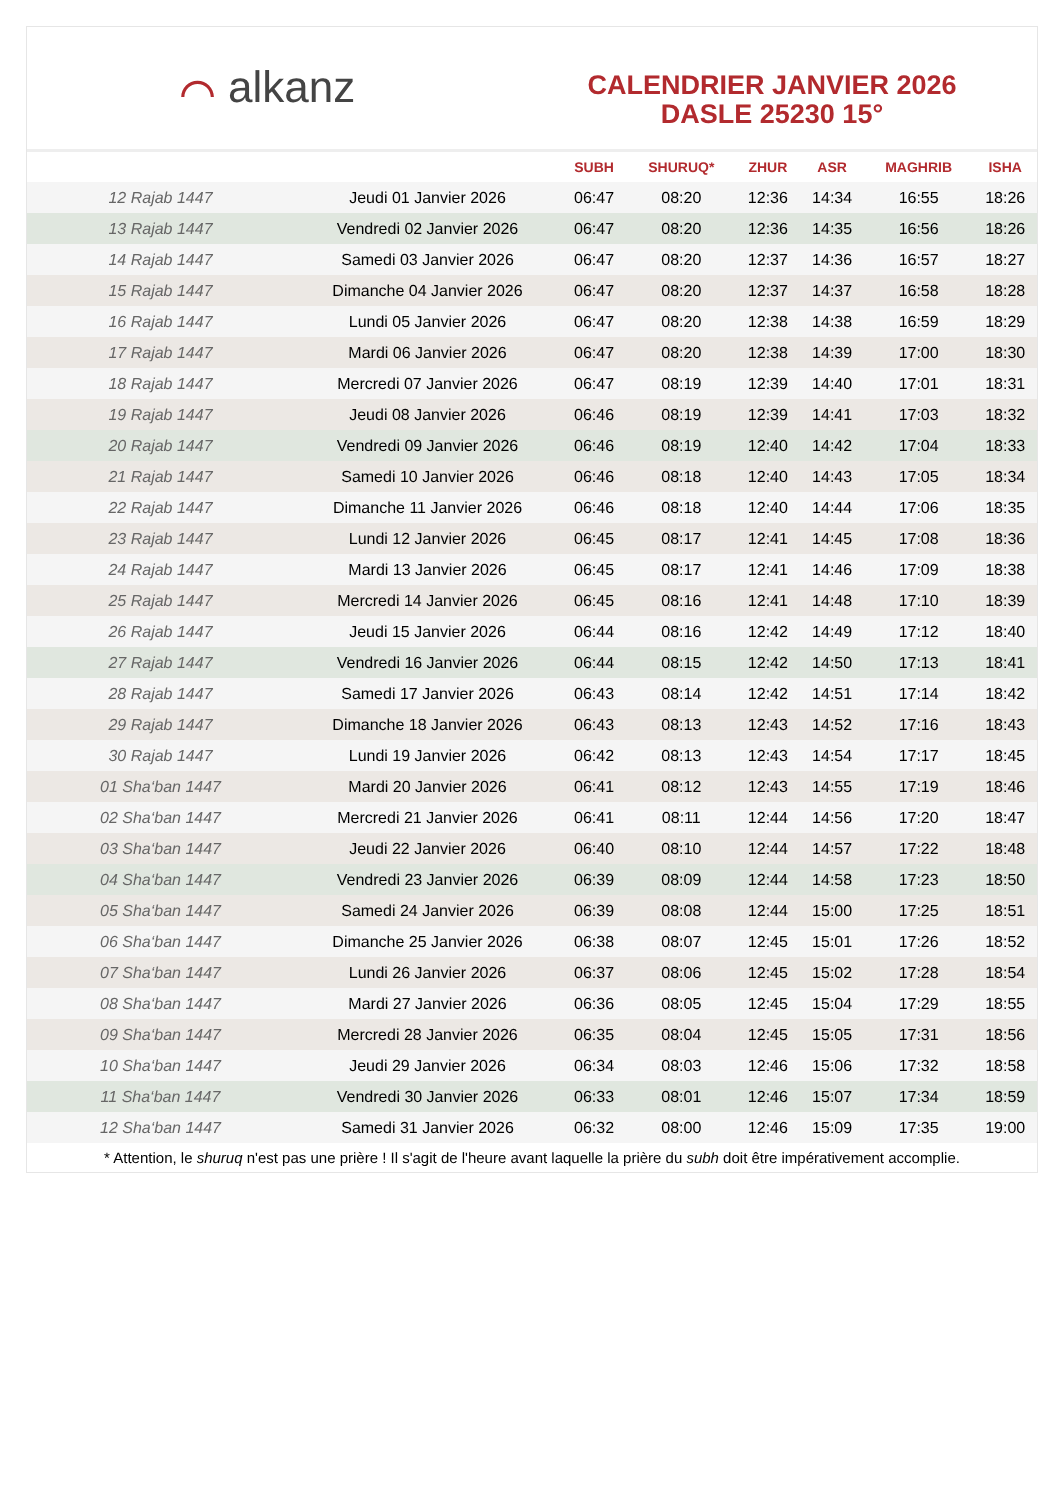⌒ alkanz
CALENDRIER JANVIER 2026
DASLE 25230 15°
| | | SUBH | SHURUQ* | ZHUR | ASR | MAGHRIB | ISHA |
| --- | --- | --- | --- | --- | --- | --- | --- |
| 12 Rajab 1447 | Jeudi 01 Janvier 2026 | 06:47 | 08:20 | 12:36 | 14:34 | 16:55 | 18:26 |
| 13 Rajab 1447 | Vendredi 02 Janvier 2026 | 06:47 | 08:20 | 12:36 | 14:35 | 16:56 | 18:26 |
| 14 Rajab 1447 | Samedi 03 Janvier 2026 | 06:47 | 08:20 | 12:37 | 14:36 | 16:57 | 18:27 |
| 15 Rajab 1447 | Dimanche 04 Janvier 2026 | 06:47 | 08:20 | 12:37 | 14:37 | 16:58 | 18:28 |
| 16 Rajab 1447 | Lundi 05 Janvier 2026 | 06:47 | 08:20 | 12:38 | 14:38 | 16:59 | 18:29 |
| 17 Rajab 1447 | Mardi 06 Janvier 2026 | 06:47 | 08:20 | 12:38 | 14:39 | 17:00 | 18:30 |
| 18 Rajab 1447 | Mercredi 07 Janvier 2026 | 06:47 | 08:19 | 12:39 | 14:40 | 17:01 | 18:31 |
| 19 Rajab 1447 | Jeudi 08 Janvier 2026 | 06:46 | 08:19 | 12:39 | 14:41 | 17:03 | 18:32 |
| 20 Rajab 1447 | Vendredi 09 Janvier 2026 | 06:46 | 08:19 | 12:40 | 14:42 | 17:04 | 18:33 |
| 21 Rajab 1447 | Samedi 10 Janvier 2026 | 06:46 | 08:18 | 12:40 | 14:43 | 17:05 | 18:34 |
| 22 Rajab 1447 | Dimanche 11 Janvier 2026 | 06:46 | 08:18 | 12:40 | 14:44 | 17:06 | 18:35 |
| 23 Rajab 1447 | Lundi 12 Janvier 2026 | 06:45 | 08:17 | 12:41 | 14:45 | 17:08 | 18:36 |
| 24 Rajab 1447 | Mardi 13 Janvier 2026 | 06:45 | 08:17 | 12:41 | 14:46 | 17:09 | 18:38 |
| 25 Rajab 1447 | Mercredi 14 Janvier 2026 | 06:45 | 08:16 | 12:41 | 14:48 | 17:10 | 18:39 |
| 26 Rajab 1447 | Jeudi 15 Janvier 2026 | 06:44 | 08:16 | 12:42 | 14:49 | 17:12 | 18:40 |
| 27 Rajab 1447 | Vendredi 16 Janvier 2026 | 06:44 | 08:15 | 12:42 | 14:50 | 17:13 | 18:41 |
| 28 Rajab 1447 | Samedi 17 Janvier 2026 | 06:43 | 08:14 | 12:42 | 14:51 | 17:14 | 18:42 |
| 29 Rajab 1447 | Dimanche 18 Janvier 2026 | 06:43 | 08:13 | 12:43 | 14:52 | 17:16 | 18:43 |
| 30 Rajab 1447 | Lundi 19 Janvier 2026 | 06:42 | 08:13 | 12:43 | 14:54 | 17:17 | 18:45 |
| 01 Sha‘ban 1447 | Mardi 20 Janvier 2026 | 06:41 | 08:12 | 12:43 | 14:55 | 17:19 | 18:46 |
| 02 Sha‘ban 1447 | Mercredi 21 Janvier 2026 | 06:41 | 08:11 | 12:44 | 14:56 | 17:20 | 18:47 |
| 03 Sha‘ban 1447 | Jeudi 22 Janvier 2026 | 06:40 | 08:10 | 12:44 | 14:57 | 17:22 | 18:48 |
| 04 Sha‘ban 1447 | Vendredi 23 Janvier 2026 | 06:39 | 08:09 | 12:44 | 14:58 | 17:23 | 18:50 |
| 05 Sha‘ban 1447 | Samedi 24 Janvier 2026 | 06:39 | 08:08 | 12:44 | 15:00 | 17:25 | 18:51 |
| 06 Sha‘ban 1447 | Dimanche 25 Janvier 2026 | 06:38 | 08:07 | 12:45 | 15:01 | 17:26 | 18:52 |
| 07 Sha‘ban 1447 | Lundi 26 Janvier 2026 | 06:37 | 08:06 | 12:45 | 15:02 | 17:28 | 18:54 |
| 08 Sha‘ban 1447 | Mardi 27 Janvier 2026 | 06:36 | 08:05 | 12:45 | 15:04 | 17:29 | 18:55 |
| 09 Sha‘ban 1447 | Mercredi 28 Janvier 2026 | 06:35 | 08:04 | 12:45 | 15:05 | 17:31 | 18:56 |
| 10 Sha‘ban 1447 | Jeudi 29 Janvier 2026 | 06:34 | 08:03 | 12:46 | 15:06 | 17:32 | 18:58 |
| 11 Sha‘ban 1447 | Vendredi 30 Janvier 2026 | 06:33 | 08:01 | 12:46 | 15:07 | 17:34 | 18:59 |
| 12 Sha‘ban 1447 | Samedi 31 Janvier 2026 | 06:32 | 08:00 | 12:46 | 15:09 | 17:35 | 19:00 |
* Attention, le shuruq n'est pas une prière ! Il s'agit de l'heure avant laquelle la prière du subh doit être impérativement accomplie.